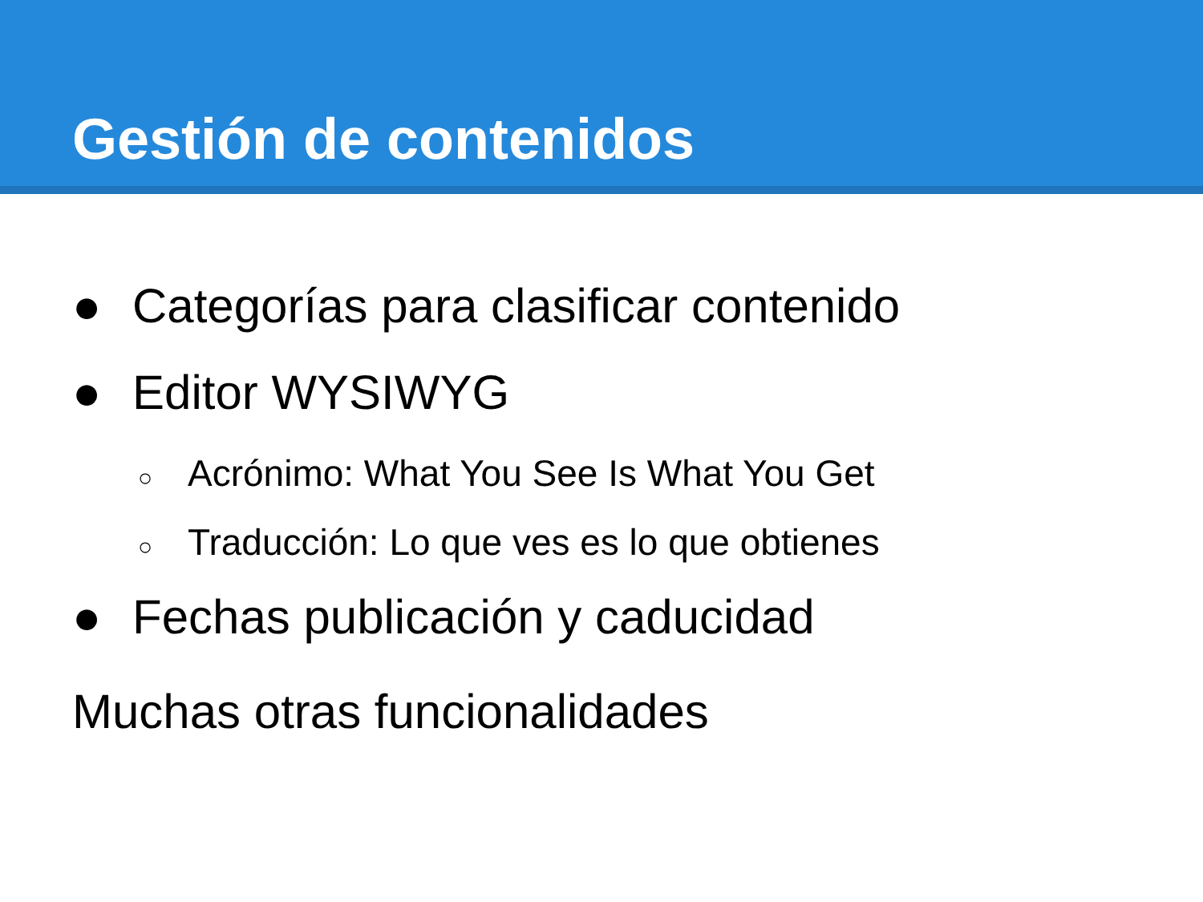Gestión de contenidos
● Categorías para clasificar contenido
● Editor WYSIWYG
○ Acrónimo: What You See Is What You Get
○ Traducción: Lo que ves es lo que obtienes
● Fechas publicación y caducidad
Muchas otras funcionalidades